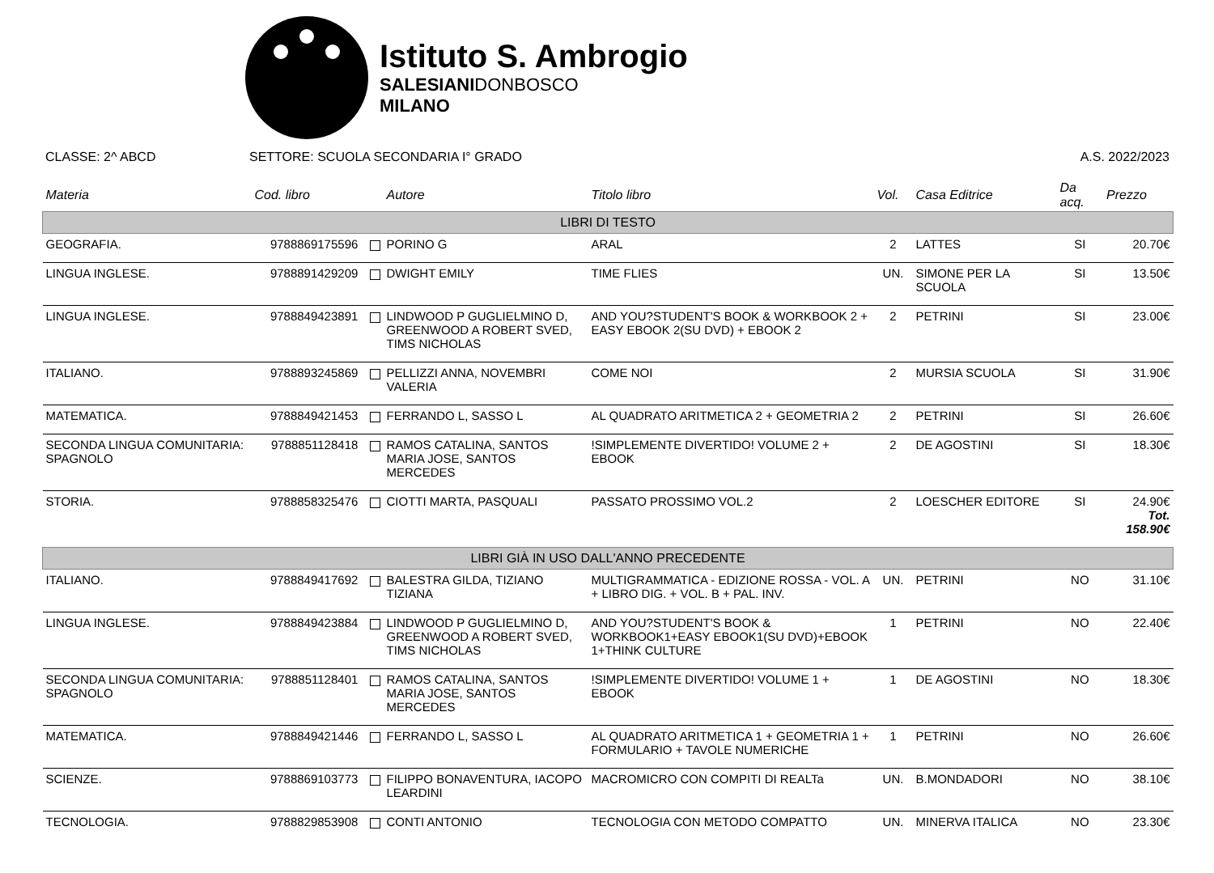Istituto S. Ambrogio
SALESIANIDONBOSCO
MILANO
CLASSE: 2^ ABCD SETTORE: SCUOLA SECONDARIA I° GRADO A.S. 2022/2023
| Materia | Cod. libro | Autore | Titolo libro | Vol. | Casa Editrice | Da acq. | Prezzo |
| --- | --- | --- | --- | --- | --- | --- | --- |
| LIBRI DI TESTO | | | | | | | |
| GEOGRAFIA. | 9788869175596 | PORINO G | ARAL | 2 | LATTES | SI | 20.70€ |
| LINGUA INGLESE. | 9788891429209 | DWIGHT EMILY | TIME FLIES | UN. | SIMONE PER LA SCUOLA | SI | 13.50€ |
| LINGUA INGLESE. | 9788849423891 | LINDWOOD P GUGLIELMINO D, GREENWOOD A ROBERT SVED, TIMS NICHOLAS | AND YOU?STUDENT'S BOOK & WORKBOOK 2 + EASY EBOOK 2(SU DVD) + EBOOK 2 | 2 | PETRINI | SI | 23.00€ |
| ITALIANO. | 9788893245869 | PELLIZZI ANNA, NOVEMBRI VALERIA | COME NOI | 2 | MURSIA SCUOLA | SI | 31.90€ |
| MATEMATICA. | 9788849421453 | FERRANDO L, SASSO L | AL QUADRATO ARITMETICA 2 + GEOMETRIA 2 | 2 | PETRINI | SI | 26.60€ |
| SECONDA LINGUA COMUNITARIA: SPAGNOLO | 9788851128418 | RAMOS CATALINA, SANTOS MARIA JOSE, SANTOS MERCEDES | !SIMPLEMENTE DIVERTIDO! VOLUME 2 + EBOOK | 2 | DE AGOSTINI | SI | 18.30€ |
| STORIA. | 9788858325476 | CIOTTI MARTA, PASQUALI | PASSATO PROSSIMO VOL.2 | 2 | LOESCHER EDITORE | SI | 24.90€ Tot. 158.90€ |
| LIBRI GIÀ IN USO DALL'ANNO PRECEDENTE | | | | | | | |
| ITALIANO. | 9788849417692 | BALESTRA GILDA, TIZIANO TIZIANA | MULTIGRAMMATICA - EDIZIONE ROSSA - VOL. A + LIBRO DIG. + VOL. B + PAL. INV. | UN. | PETRINI | NO | 31.10€ |
| LINGUA INGLESE. | 9788849423884 | LINDWOOD P GUGLIELMINO D, GREENWOOD A ROBERT SVED, TIMS NICHOLAS | AND YOU?STUDENT'S BOOK & WORKBOOK1+EASY EBOOK1(SU DVD)+EBOOK 1+THINK CULTURE | 1 | PETRINI | NO | 22.40€ |
| SECONDA LINGUA COMUNITARIA: SPAGNOLO | 9788851128401 | RAMOS CATALINA, SANTOS MARIA JOSE, SANTOS MERCEDES | !SIMPLEMENTE DIVERTIDO! VOLUME 1 + EBOOK | 1 | DE AGOSTINI | NO | 18.30€ |
| MATEMATICA. | 9788849421446 | FERRANDO L, SASSO L | AL QUADRATO ARITMETICA 1 + GEOMETRIA 1 + FORMULARIO + TAVOLE NUMERICHE | 1 | PETRINI | NO | 26.60€ |
| SCIENZE. | 9788869103773 | FILIPPO BONAVENTURA, IACOPO LEARDINI | MACROMICRO CON COMPITI DI REALTa | UN. | B.MONDADORI | NO | 38.10€ |
| TECNOLOGIA. | 9788829853908 | CONTI ANTONIO | TECNOLOGIA CON METODO COMPATTO | UN. | MINERVA ITALICA | NO | 23.30€ |